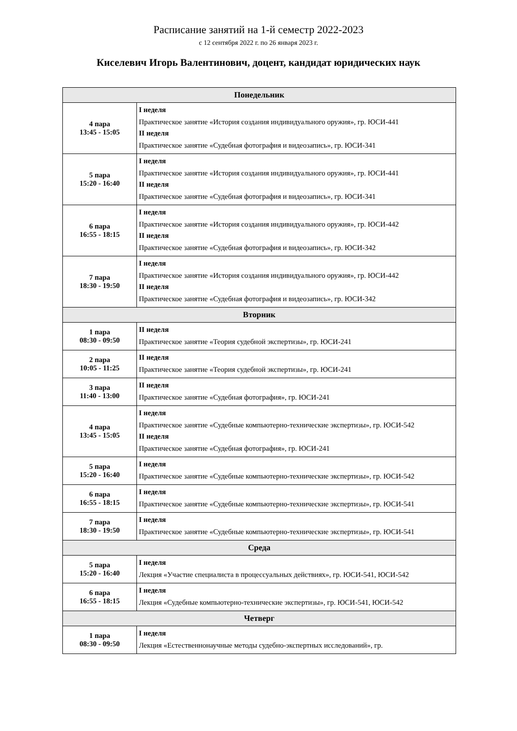Расписание занятий на 1-й семестр 2022-2023
с 12 сентября 2022 г. по 26 января 2023 г.
Киселевич Игорь Валентинович, доцент, кандидат юридических наук
| Понедельник | |
| --- | --- |
| 4 пара 13:45 - 15:05 | I неделя Практическое занятие «История создания индивидуального оружия», гр. ЮСИ-441 II неделя Практическое занятие «Судебная фотография и видеозапись», гр. ЮСИ-341 |
| 5 пара 15:20 - 16:40 | I неделя Практическое занятие «История создания индивидуального оружия», гр. ЮСИ-441 II неделя Практическое занятие «Судебная фотография и видеозапись», гр. ЮСИ-341 |
| 6 пара 16:55 - 18:15 | I неделя Практическое занятие «История создания индивидуального оружия», гр. ЮСИ-442 II неделя Практическое занятие «Судебная фотография и видеозапись», гр. ЮСИ-342 |
| 7 пара 18:30 - 19:50 | I неделя Практическое занятие «История создания индивидуального оружия», гр. ЮСИ-442 II неделя Практическое занятие «Судебная фотография и видеозапись», гр. ЮСИ-342 |
| Вторник | |
| 1 пара 08:30 - 09:50 | II неделя Практическое занятие «Теория судебной экспертизы», гр. ЮСИ-241 |
| 2 пара 10:05 - 11:25 | II неделя Практическое занятие «Теория судебной экспертизы», гр. ЮСИ-241 |
| 3 пара 11:40 - 13:00 | II неделя Практическое занятие «Судебная фотография», гр. ЮСИ-241 |
| 4 пара 13:45 - 15:05 | I неделя Практическое занятие «Судебные компьютерно-технические экспертизы», гр. ЮСИ-542 II неделя Практическое занятие «Судебная фотография», гр. ЮСИ-241 |
| 5 пара 15:20 - 16:40 | I неделя Практическое занятие «Судебные компьютерно-технические экспертизы», гр. ЮСИ-542 |
| 6 пара 16:55 - 18:15 | I неделя Практическое занятие «Судебные компьютерно-технические экспертизы», гр. ЮСИ-541 |
| 7 пара 18:30 - 19:50 | I неделя Практическое занятие «Судебные компьютерно-технические экспертизы», гр. ЮСИ-541 |
| Среда | |
| 5 пара 15:20 - 16:40 | I неделя Лекция «Участие специалиста в процессуальных действиях», гр. ЮСИ-541, ЮСИ-542 |
| 6 пара 16:55 - 18:15 | I неделя Лекция «Судебные компьютерно-технические экспертизы», гр. ЮСИ-541, ЮСИ-542 |
| Четверг | |
| 1 пара 08:30 - 09:50 | I неделя Лекция «Естественнонаучные методы судебно-экспертных исследований», гр. |